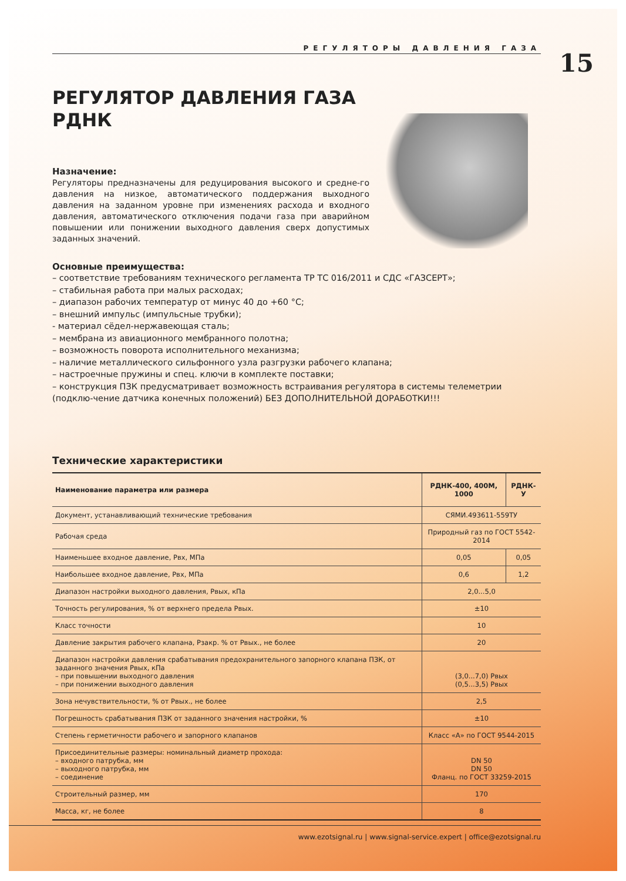РЕГУЛЯТОРЫ ДАВЛЕНИЯ ГАЗА
15
РЕГУЛЯТОР ДАВЛЕНИЯ ГАЗА
РДНК
Назначение:
Регуляторы предназначены для редуцирования высокого и средне-го давления на низкое, автоматического поддержания выходного давления на заданном уровне при изменениях расхода и входного давления, автоматического отключения подачи газа при аварийном повышении или понижении выходного давления сверх допустимых заданных значений.
Основные преимущества:
– соответствие требованиям технического регламента ТР ТС 016/2011 и СДС «ГАЗСЕРТ»;
– стабильная работа при малых расходах;
– диапазон рабочих температур от минус 40 до +60 °С;
– внешний импульс (импульсные трубки);
- материал сёдел-нержавеющая сталь;
– мембрана из авиационного мембранного полотна;
– возможность поворота исполнительного механизма;
– наличие металлического сильфонного узла разгрузки рабочего клапана;
– настроечные пружины и спец. ключи в комплекте поставки;
– конструкция ПЗК предусматривает возможность встраивания регулятора в системы телеметрии (подклю-чение датчика конечных положений) БЕЗ ДОПОЛНИТЕЛЬНОЙ ДОРАБОТКИ!!!
Технические характеристики
| Наименование параметра или размера | РДНК-400, 400М, 1000 | РДНК-У |
| --- | --- | --- |
| Документ, устанавливающий технические требования | СЯМИ.493611-559ТУ | |
| Рабочая среда | Природный газ по ГОСТ 5542-2014 | |
| Наименьшее входное давление, Рвх, МПа | 0,05 | 0,05 |
| Наибольшее входное давление, Рвх, МПа | 0,6 | 1,2 |
| Диапазон настройки выходного давления, Рвых, кПа | 2,0...5,0 | |
| Точность регулирования, % от верхнего предела Рвых. | ±10 | |
| Класс точности | 10 | |
| Давление закрытия рабочего клапана, Рзакр. % от Рвых., не более | 20 | |
| Диапазон настройки давления срабатывания предохранительного запорного клапана ПЗК, от заданного значения Рвых, кПа – при повышении выходного давления – при понижении выходного давления | (3,0...7,0) Рвых (0,5...3,5) Рвых | |
| Зона нечувствительности, % от Рвых., не более | 2,5 | |
| Погрешность срабатывания ПЗК от заданного значения настройки, % | ±10 | |
| Степень герметичности рабочего и запорного клапанов | Класс «А» по ГОСТ 9544-2015 | |
| Присоединительные размеры: номинальный диаметр прохода: – входного патрубка, мм – выходного патрубка, мм – соединение | DN 50 DN 50 Фланц. по ГОСТ 33259-2015 | |
| Строительный размер, мм | 170 | |
| Масса, кг, не более | 8 | |
www.ezotsignal.ru | www.signal-service.expert | office@ezotsignal.ru